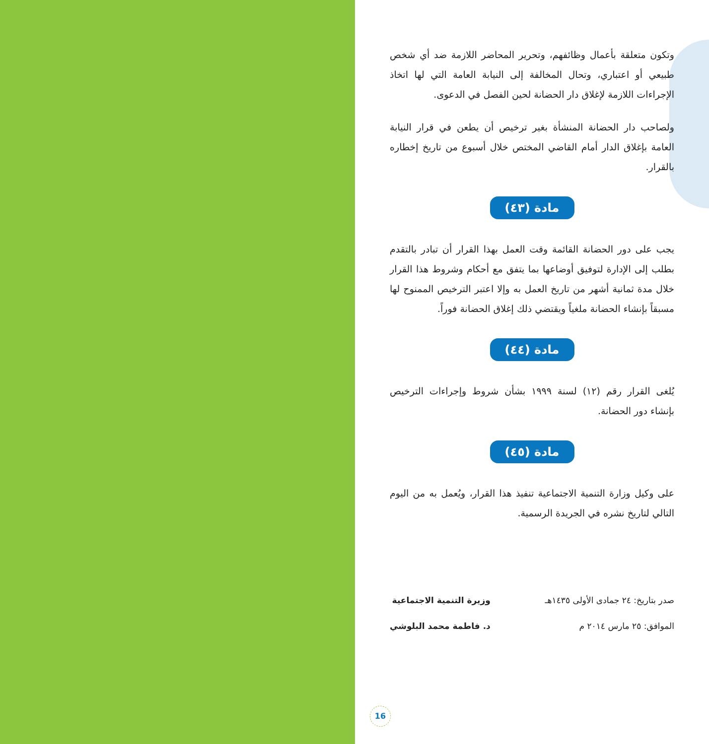وتكون متعلقة بأعمال وظائفهم، وتحرير المحاضر اللازمة ضد أي شخص طبيعي أو اعتباري، وتحال المخالفة إلى النيابة العامة التي لها اتخاذ الإجراءات اللازمة لإغلاق دار الحضانة لحين الفصل في الدعوى.
ولصاحب دار الحضانة المنشأة بغير ترخيص أن يطعن في قرار النيابة العامة بإغلاق الدار أمام القاضي المختص خلال أسبوع من تاريخ إخطاره بالقرار.
مادة (٤٣)
يجب على دور الحضانة القائمة وقت العمل بهذا القرار أن تبادر بالتقدم بطلب إلى الإدارة لتوفيق أوضاعها بما يتفق مع أحكام وشروط هذا القرار خلال مدة ثمانية أشهر من تاريخ العمل به وإلا اعتبر الترخيص الممنوح لها مسبقاً بإنشاء الحضانة ملغياً ويقتضي ذلك إغلاق الحضانة فوراً.
مادة (٤٤)
يُلغى القرار رقم (١٢) لسنة ١٩٩٩ بشأن شروط وإجراءات الترخيص بإنشاء دور الحضانة.
مادة (٤٥)
على وكيل وزارة التنمية الاجتماعية تنفيذ هذا القرار، ويُعمل به من اليوم التالي لتاريخ نشره في الجريدة الرسمية.
صدر بتاريخ: ٢٤ جمادى الأولى ١٤٣٥هـ
الموافق: ٢٥ مارس ٢٠١٤ م
وزيرة التنمية الاجتماعية
د. فاطمة محمد البلوشي
16